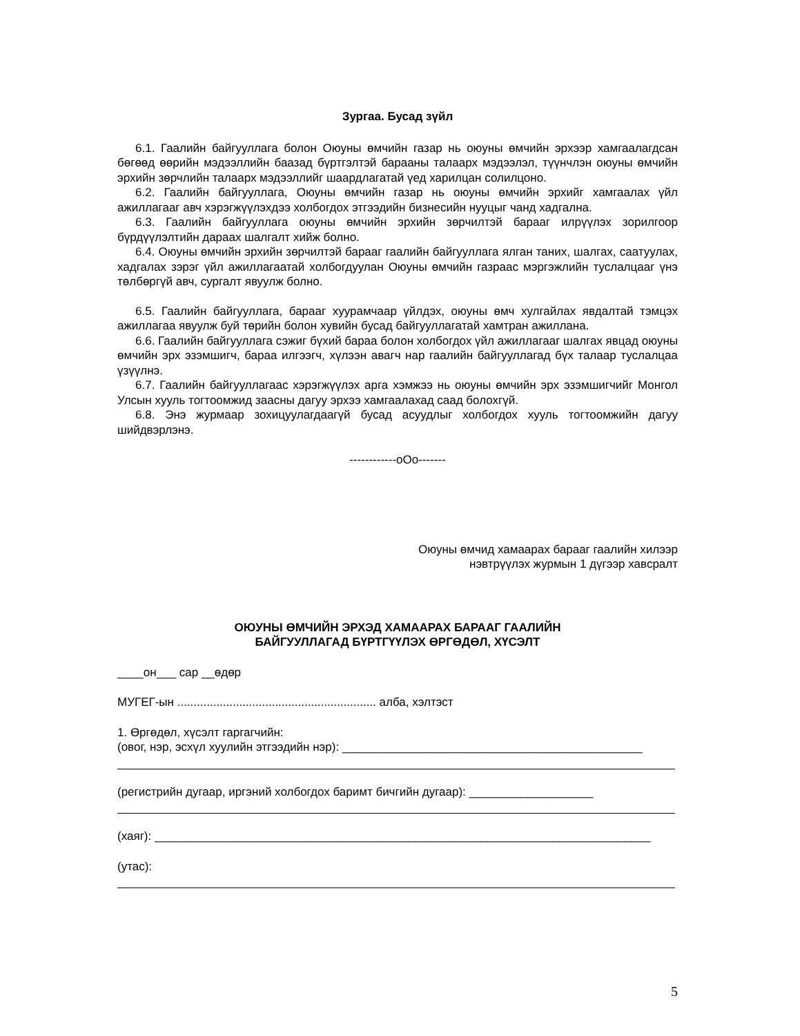Зургаа. Бусад зүйл
6.1. Гаалийн байгууллага болон Оюуны өмчийн газар нь оюуны өмчийн эрхээр хамгаалагдсан бөгөөд өөрийн мэдээллийн баазад бүртгэлтэй барааны талаарх мэдээлэл, түүнчлэн оюуны өмчийн эрхийн зөрчлийн талаарх мэдээллийг шаардлагатай үед харилцан солилцоно.
6.2. Гаалийн байгууллага, Оюуны өмчийн газар нь оюуны өмчийн эрхийг хамгаалах үйл ажиллагааг авч хэрэгжүүлэхдээ холбогдох этгээдийн бизнесийн нууцыг чанд хадгална.
6.3. Гаалийн байгууллага оюуны өмчийн эрхийн зөрчилтэй барааг илрүүлэх зорилгоор бүрдүүлэлтийн дараах шалгалт хийж болно.
6.4. Оюуны өмчийн эрхийн зөрчилтэй барааг гаалийн байгууллага ялган таних, шалгах, саатуулах, хадгалах зэрэг үйл ажиллагаатай холбогдуулан Оюуны өмчийн газраас мэргэжлийн туслалцааг үнэ төлбөргүй авч, сургалт явуулж болно.
6.5. Гаалийн байгууллага, барааг хуурамчаар үйлдэх, оюуны өмч хулгайлах явдалтай тэмцэх ажиллагаа явуулж буй төрийн болон хувийн бусад байгууллагатай хамтран ажиллана.
6.6. Гаалийн байгууллага сэжиг бүхий бараа болон холбогдох үйл ажиллагааг шалгах явцад оюуны өмчийн эрх эзэмшигч, бараа илгээгч, хүлээн авагч нар гаалийн байгууллагад бүх талаар туслалцаа үзүүлнэ.
6.7. Гаалийн байгууллагаас хэрэгжүүлэх арга хэмжээ нь оюуны өмчийн эрх эзэмшигчийг Монгол Улсын хууль тогтоомжид заасны дагуу эрхээ хамгаалахад саад болохгүй.
6.8. Энэ журмаар зохицуулагдаагүй бусад асуудлыг холбогдох хууль тогтоомжийн дагуу шийдвэрлэнэ.
------------oOo-------
Оюуны өмчид хамаарах барааг гаалийн хилээр
нэвтрүүлэх журмын 1 дүгээр хавсралт
ОЮУНЫ ӨМЧИЙН ЭРХЭД ХАМААРАХ БАРААГ ГААЛИЙН
БАЙГУУЛЛАГАД БҮРТГҮҮЛЭХ ӨРГӨДӨЛ, ХҮСЭЛТ
____он___ сар __өдөр
МУГЕГ-ын ............................................................. алба, хэлтэст
1. Өргөдөл, хүсэлт гаргагчийн:
(овог, нэр, эсхүл хуулийн этгээдийн нэр): ______________________________________________
(регистрийн дугаар, иргэний холбогдох баримт бичгийн дугаар): ___________________
(хаяг): ____________________________________________________________________________
(утас):
5